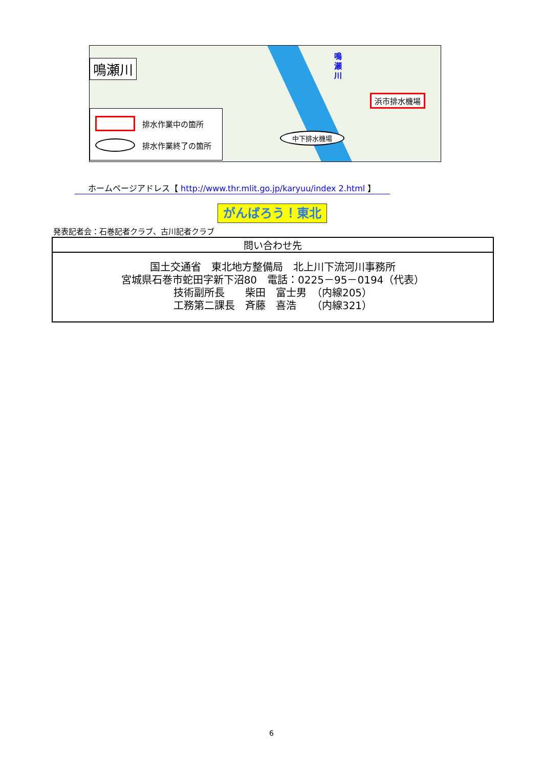鳴瀬川
鳴
瀬
川
浜市排水機場
中下排水機場
排水作業中の箇所
排水作業終了の箇所
ホームページアドレス【 http://www.thr.mlit.go.jp/karyuu/index 2.html 】
がんばろう！東北
発表記者会：石巻記者クラブ、古川記者クラブ
| 問い合わせ先 |
| --- |
| 国土交通省 東北地方整備局 北上川下流河川事務所 宮城県石巻市蛇田字新下沼80 電話：0225－95－0194（代表） 技術副所長 柴田 富士男 （内線205） 工務第二課長 斉藤 喜浩 （内線321） |
6